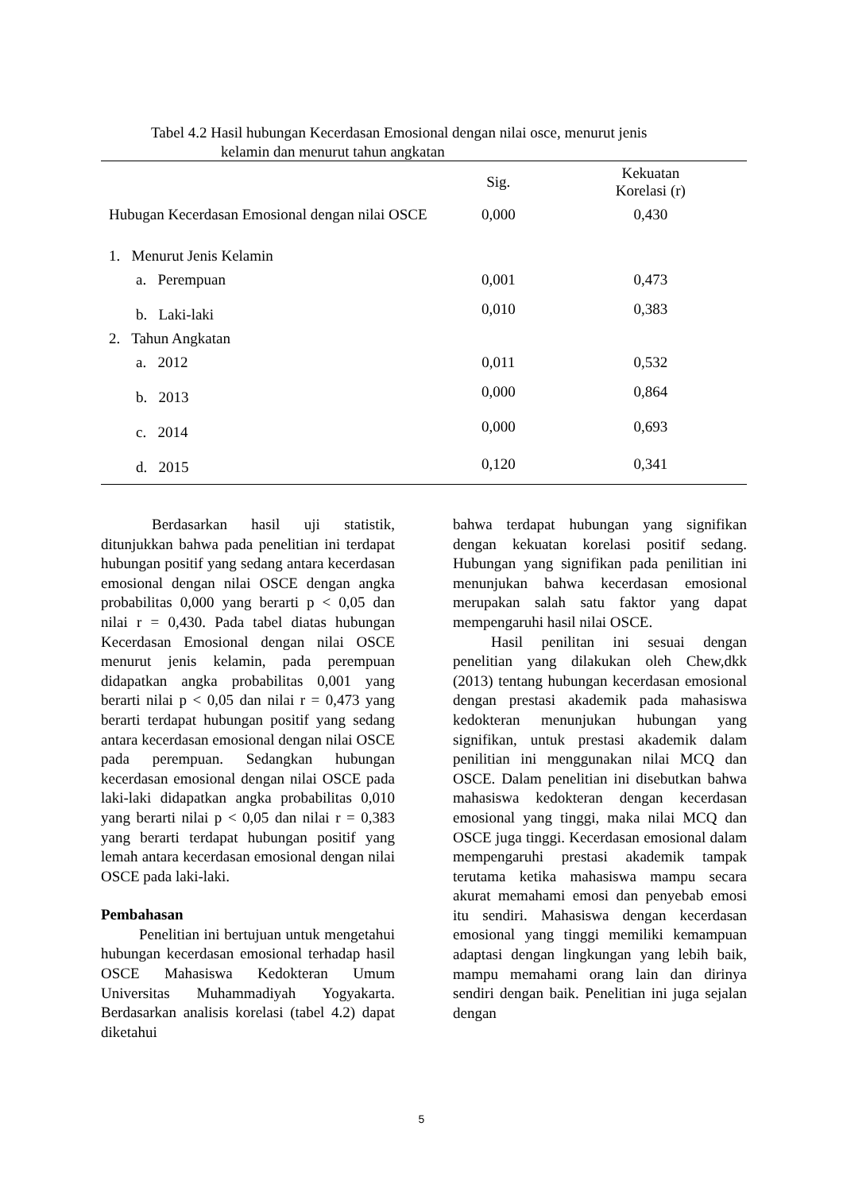Tabel 4.2 Hasil hubungan Kecerdasan Emosional dengan nilai osce, menurut jenis
kelamin dan menurut tahun angkatan
| | Sig. | Kekuatan Korelasi (r) |
| --- | --- | --- |
| Hubugan Kecerdasan Emosional dengan nilai OSCE | 0,000 | 0,430 |
| 1. Menurut Jenis Kelamin | | |
| a. Perempuan | 0,001 | 0,473 |
| b. Laki-laki | 0,010 | 0,383 |
| 2. Tahun Angkatan | | |
| a. 2012 | 0,011 | 0,532 |
| b. 2013 | 0,000 | 0,864 |
| c. 2014 | 0,000 | 0,693 |
| d. 2015 | 0,120 | 0,341 |
Berdasarkan hasil uji statistik, ditunjukkan bahwa pada penelitian ini terdapat hubungan positif yang sedang antara kecerdasan emosional dengan nilai OSCE dengan angka probabilitas 0,000 yang berarti p < 0,05 dan nilai r = 0,430. Pada tabel diatas hubungan Kecerdasan Emosional dengan nilai OSCE menurut jenis kelamin, pada perempuan didapatkan angka probabilitas 0,001 yang berarti nilai p < 0,05 dan nilai r = 0,473 yang berarti terdapat hubungan positif yang sedang antara kecerdasan emosional dengan nilai OSCE pada perempuan. Sedangkan hubungan kecerdasan emosional dengan nilai OSCE pada laki-laki didapatkan angka probabilitas 0,010 yang berarti nilai p < 0,05 dan nilai r = 0,383 yang berarti terdapat hubungan positif yang lemah antara kecerdasan emosional dengan nilai OSCE pada laki-laki.
Pembahasan
Penelitian ini bertujuan untuk mengetahui hubungan kecerdasan emosional terhadap hasil OSCE Mahasiswa Kedokteran Umum Universitas Muhammadiyah Yogyakarta. Berdasarkan analisis korelasi (tabel 4.2) dapat diketahui
bahwa terdapat hubungan yang signifikan dengan kekuatan korelasi positif sedang. Hubungan yang signifikan pada penilitian ini menunjukan bahwa kecerdasan emosional merupakan salah satu faktor yang dapat mempengaruhi hasil nilai OSCE.
Hasil penilitan ini sesuai dengan penelitian yang dilakukan oleh Chew,dkk (2013) tentang hubungan kecerdasan emosional dengan prestasi akademik pada mahasiswa kedokteran menunjukan hubungan yang signifikan, untuk prestasi akademik dalam penilitian ini menggunakan nilai MCQ dan OSCE. Dalam penelitian ini disebutkan bahwa mahasiswa kedokteran dengan kecerdasan emosional yang tinggi, maka nilai MCQ dan OSCE juga tinggi. Kecerdasan emosional dalam mempengaruhi prestasi akademik tampak terutama ketika mahasiswa mampu secara akurat memahami emosi dan penyebab emosi itu sendiri. Mahasiswa dengan kecerdasan emosional yang tinggi memiliki kemampuan adaptasi dengan lingkungan yang lebih baik, mampu memahami orang lain dan dirinya sendiri dengan baik. Penelitian ini juga sejalan dengan
5